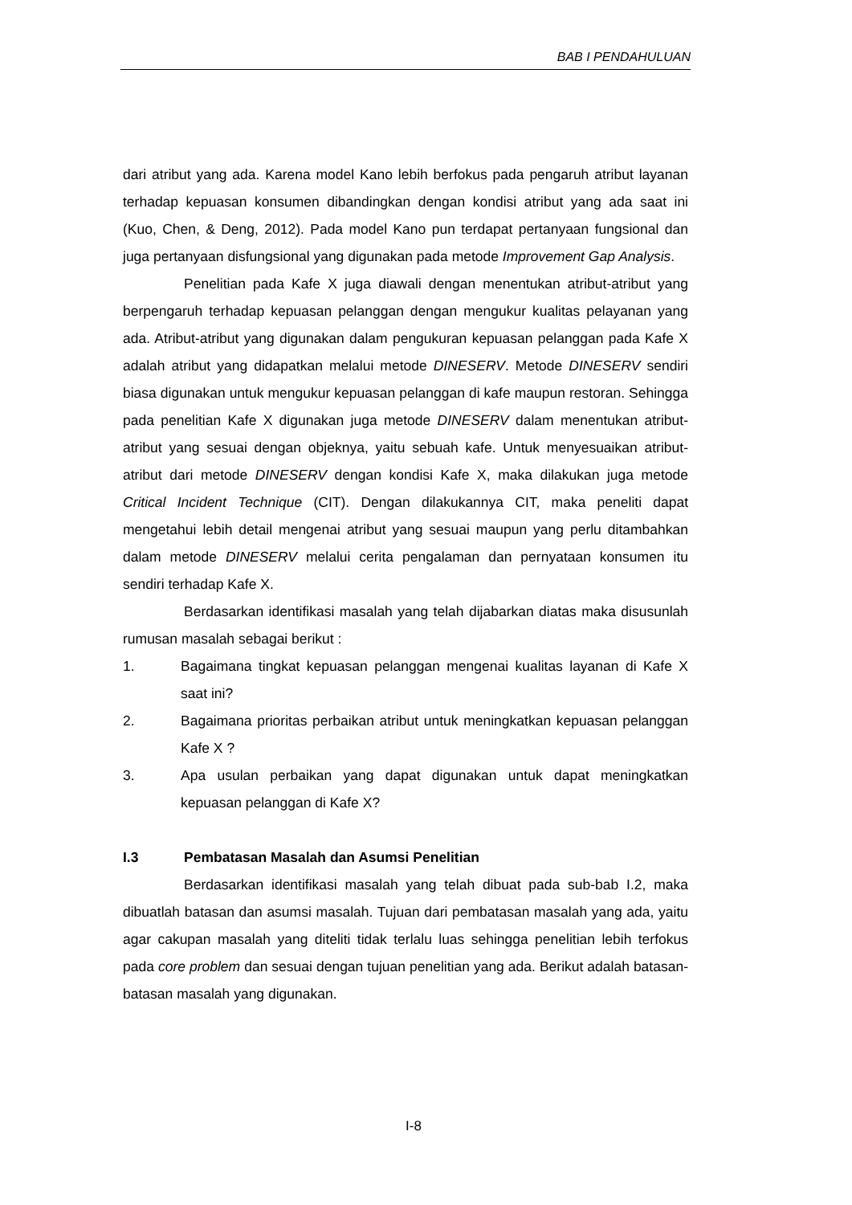BAB I PENDAHULUAN
dari atribut yang ada. Karena model Kano lebih berfokus pada pengaruh atribut layanan terhadap kepuasan konsumen dibandingkan dengan kondisi atribut yang ada saat ini (Kuo, Chen, & Deng, 2012). Pada model Kano pun terdapat pertanyaan fungsional dan juga pertanyaan disfungsional yang digunakan pada metode Improvement Gap Analysis.
Penelitian pada Kafe X juga diawali dengan menentukan atribut-atribut yang berpengaruh terhadap kepuasan pelanggan dengan mengukur kualitas pelayanan yang ada. Atribut-atribut yang digunakan dalam pengukuran kepuasan pelanggan pada Kafe X adalah atribut yang didapatkan melalui metode DINESERV. Metode DINESERV sendiri biasa digunakan untuk mengukur kepuasan pelanggan di kafe maupun restoran. Sehingga pada penelitian Kafe X digunakan juga metode DINESERV dalam menentukan atribut-atribut yang sesuai dengan objeknya, yaitu sebuah kafe. Untuk menyesuaikan atribut-atribut dari metode DINESERV dengan kondisi Kafe X, maka dilakukan juga metode Critical Incident Technique (CIT). Dengan dilakukannya CIT, maka peneliti dapat mengetahui lebih detail mengenai atribut yang sesuai maupun yang perlu ditambahkan dalam metode DINESERV melalui cerita pengalaman dan pernyataan konsumen itu sendiri terhadap Kafe X.
Berdasarkan identifikasi masalah yang telah dijabarkan diatas maka disusunlah rumusan masalah sebagai berikut :
1. Bagaimana tingkat kepuasan pelanggan mengenai kualitas layanan di Kafe X saat ini?
2. Bagaimana prioritas perbaikan atribut untuk meningkatkan kepuasan pelanggan Kafe X ?
3. Apa usulan perbaikan yang dapat digunakan untuk dapat meningkatkan kepuasan pelanggan di Kafe X?
I.3 Pembatasan Masalah dan Asumsi Penelitian
Berdasarkan identifikasi masalah yang telah dibuat pada sub-bab I.2, maka dibuatlah batasan dan asumsi masalah. Tujuan dari pembatasan masalah yang ada, yaitu agar cakupan masalah yang diteliti tidak terlalu luas sehingga penelitian lebih terfokus pada core problem dan sesuai dengan tujuan penelitian yang ada. Berikut adalah batasan-batasan masalah yang digunakan.
I-8